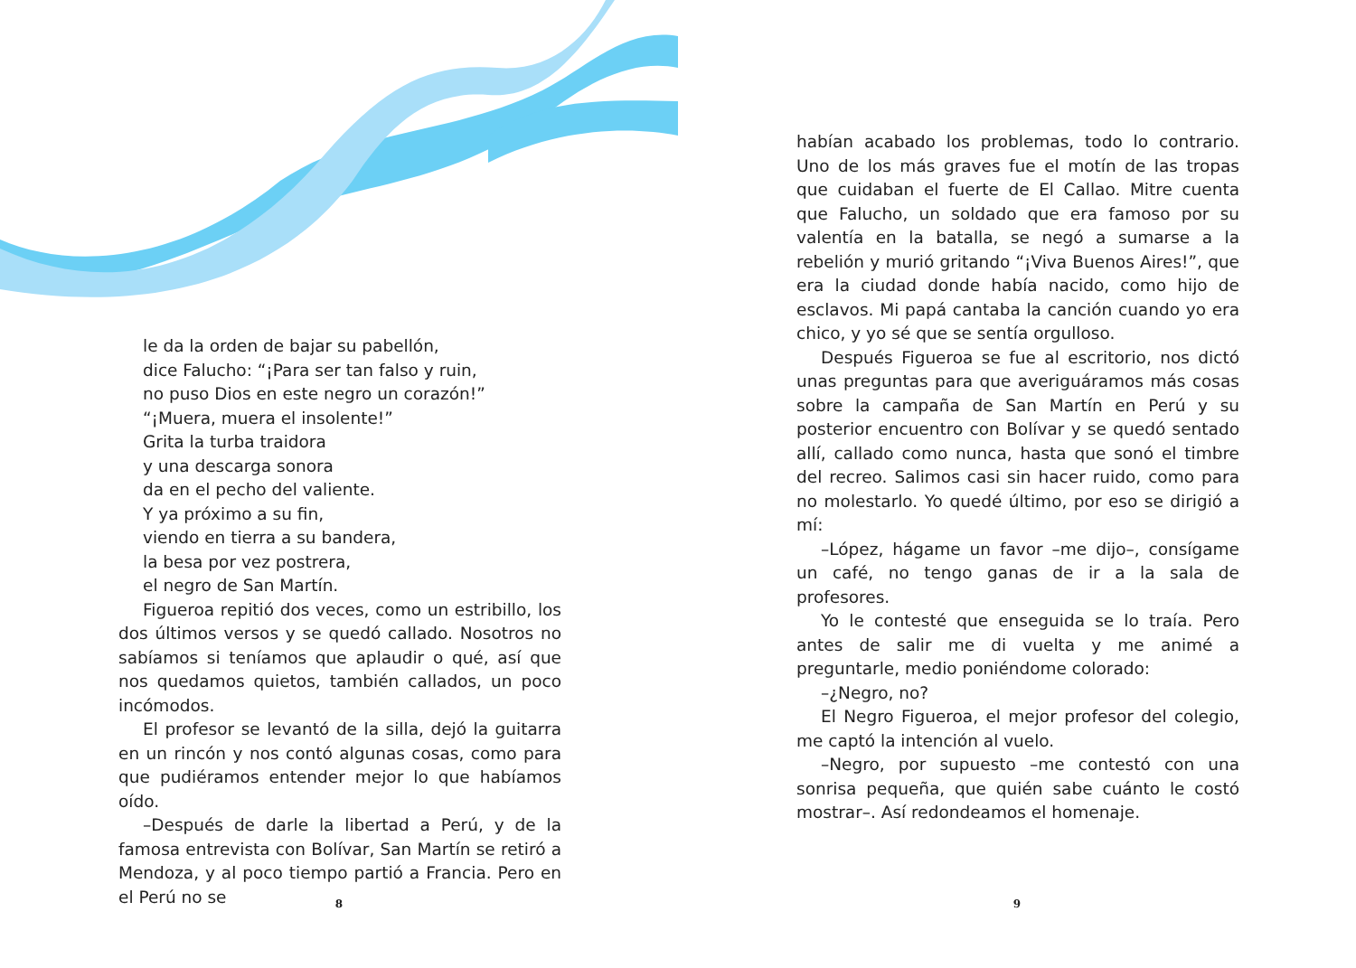le da la orden de bajar su pabellón,
dice Falucho: “¡Para ser tan falso y ruin,
no puso Dios en este negro un corazón!”
“¡Muera, muera el insolente!”
Grita la turba traidora
y una descarga sonora
da en el pecho del valiente.
Y ya próximo a su fin,
viendo en tierra a su bandera,
la besa por vez postrera,
el negro de San Martín.
Figueroa repitió dos veces, como un estribillo, los dos últimos versos y se quedó callado. Nosotros no sabíamos si teníamos que aplaudir o qué, así que nos quedamos quietos, también callados, un poco incómodos.
El profesor se levantó de la silla, dejó la guitarra en un rincón y nos contó algunas cosas, como para que pudiéramos entender mejor lo que habíamos oído.
–Después de darle la libertad a Perú, y de la famosa entrevista con Bolívar, San Martín se retiró a Mendoza, y al poco tiempo partió a Francia. Pero en el Perú no se
8
habían acabado los problemas, todo lo contrario. Uno de los más graves fue el motín de las tropas que cuidaban el fuerte de El Callao. Mitre cuenta que Falucho, un soldado que era famoso por su valentía en la batalla, se negó a sumarse a la rebelión y murió gritando “¡Viva Buenos Aires!”, que era la ciudad donde había nacido, como hijo de esclavos. Mi papá cantaba la canción cuando yo era chico, y yo sé que se sentía orgulloso.
Después Figueroa se fue al escritorio, nos dictó unas preguntas para que averiguáramos más cosas sobre la campaña de San Martín en Perú y su posterior encuentro con Bolívar y se quedó sentado allí, callado como nunca, hasta que sonó el timbre del recreo. Salimos casi sin hacer ruido, como para no molestarlo. Yo quedé último, por eso se dirigió a mí:
–López, hágame un favor –me dijo–, consígame un café, no tengo ganas de ir a la sala de profesores.
Yo le contesté que enseguida se lo traía. Pero antes de salir me di vuelta y me animé a preguntarle, medio poniéndome colorado:
–¿Negro, no?
El Negro Figueroa, el mejor profesor del colegio, me captó la intención al vuelo.
–Negro, por supuesto –me contestó con una sonrisa pequeña, que quién sabe cuánto le costó mostrar–. Así redondeamos el homenaje.
9